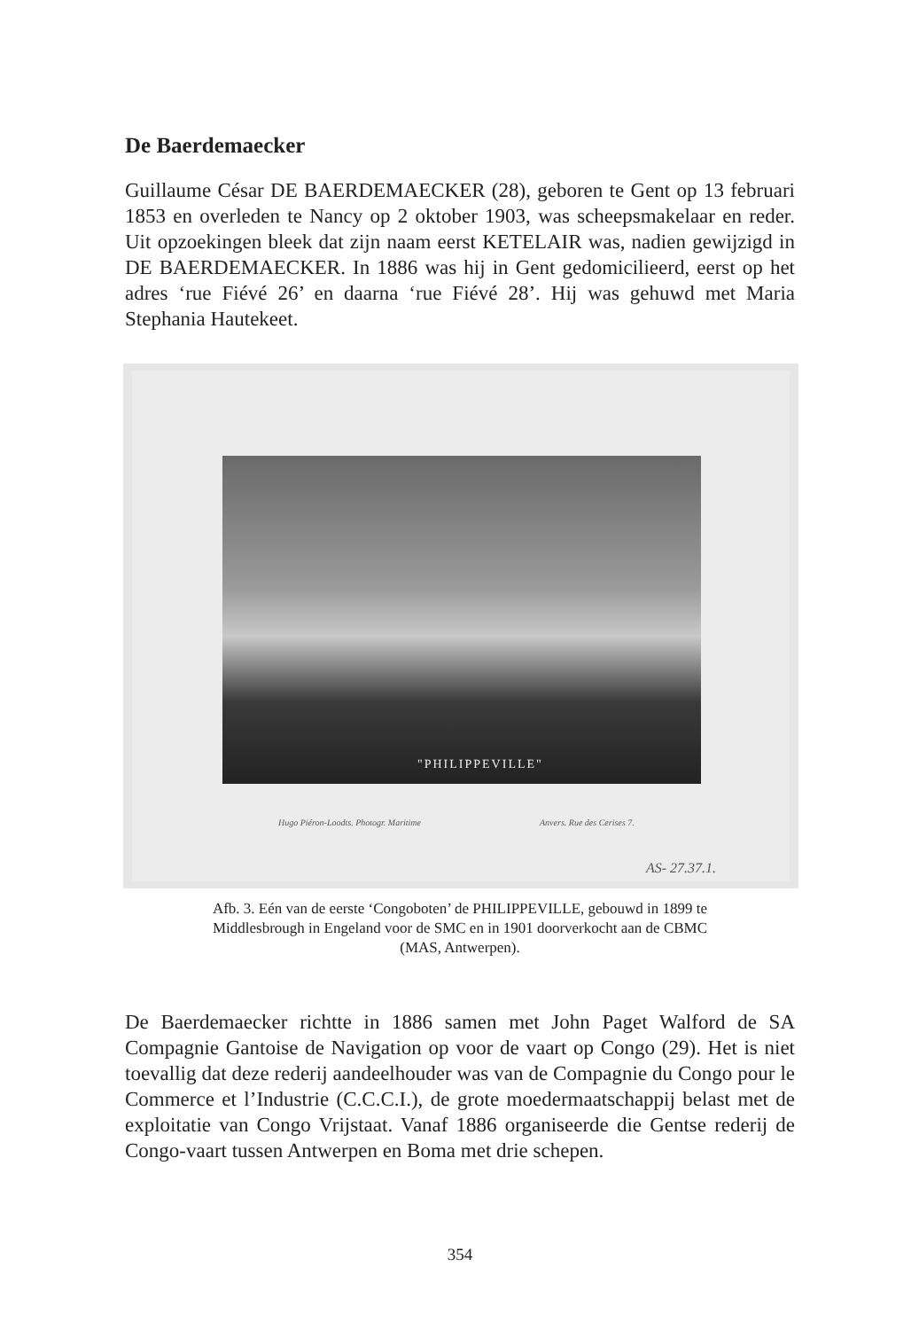De Baerdemaecker
Guillaume César DE BAERDEMAECKER (28), geboren te Gent op 13 februari 1853 en overleden te Nancy op 2 oktober 1903, was scheepsmakelaar en reder. Uit opzoekingen bleek dat zijn naam eerst KETELAIR was, nadien gewijzigd in DE BAERDEMAECKER. In 1886 was hij in Gent gedomicilieerd, eerst op het adres ‘rue Fiévé 26’ en daarna ‘rue Fiévé 28’. Hij was gehuwd met Maria Stephania Hautekeet.
"PHILIPPEVILLE"
Hugo Piéron-Loodts. Photogr. Maritime
Anvers. Rue des Cerises 7.
AS- 27.37.1.
Afb. 3. Eén van de eerste ‘Congoboten’ de PHILIPPEVILLE, gebouwd in 1899 te
Middlesbrough in Engeland voor de SMC en in 1901 doorverkocht aan de CBMC
(MAS, Antwerpen).
De Baerdemaecker richtte in 1886 samen met John Paget Walford de SA Compagnie Gantoise de Navigation op voor de vaart op Congo (29). Het is niet toevallig dat deze rederij aandeelhouder was van de Compagnie du Congo pour le Commerce et l’Industrie (C.C.C.I.), de grote moedermaatschappij belast met de exploitatie van Congo Vrijstaat. Vanaf 1886 organiseerde die Gentse rederij de Congo-vaart tussen Antwerpen en Boma met drie schepen.
354